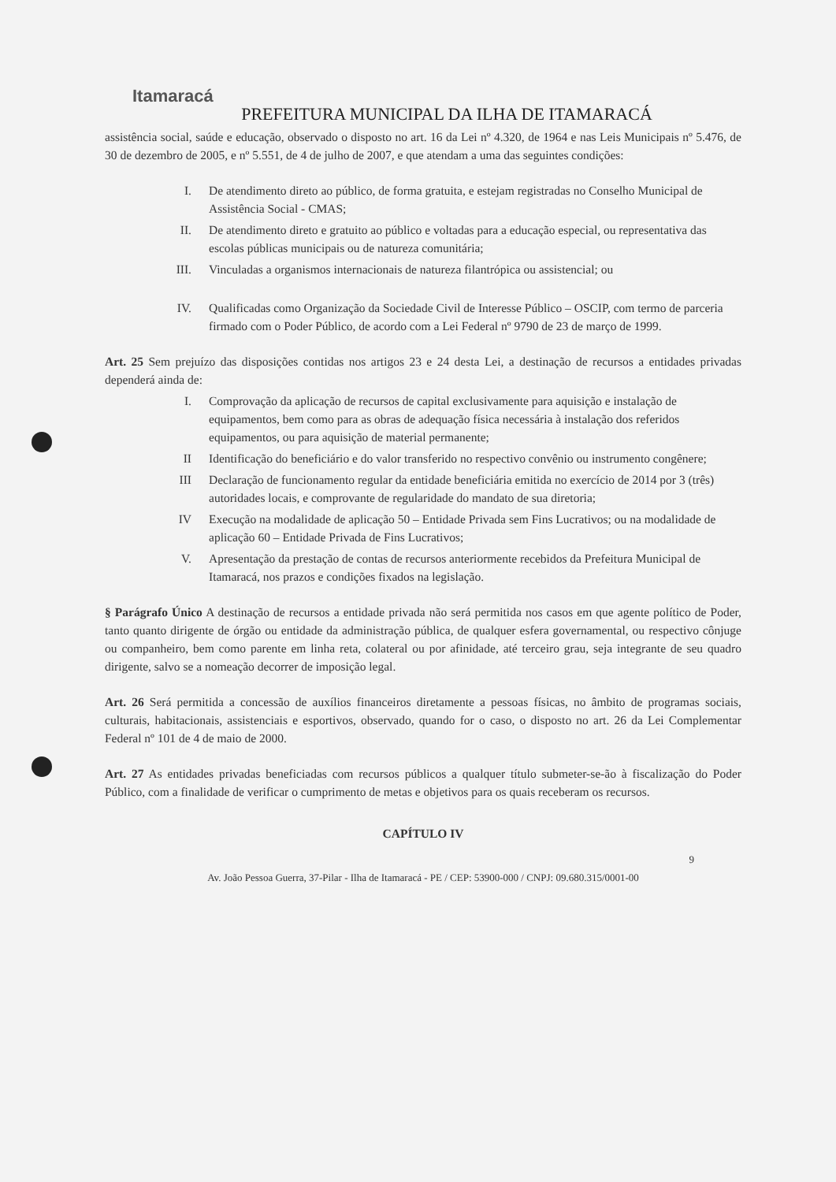Itamaracá
PREFEITURA MUNICIPAL DA ILHA DE ITAMARACÁ
assistência social, saúde e educação, observado o disposto no art. 16 da Lei nº 4.320, de 1964 e nas Leis Municipais nº 5.476, de 30 de dezembro de 2005, e nº 5.551, de 4 de julho de 2007, e que atendam a uma das seguintes condições:
I. De atendimento direto ao público, de forma gratuita, e estejam registradas no Conselho Municipal de Assistência Social - CMAS;
II. De atendimento direto e gratuito ao público e voltadas para a educação especial, ou representativa das escolas públicas municipais ou de natureza comunitária;
III. Vinculadas a organismos internacionais de natureza filantrópica ou assistencial; ou
IV. Qualificadas como Organização da Sociedade Civil de Interesse Público – OSCIP, com termo de parceria firmado com o Poder Público, de acordo com a Lei Federal nº 9790 de 23 de março de 1999.
Art. 25 Sem prejuízo das disposições contidas nos artigos 23 e 24 desta Lei, a destinação de recursos a entidades privadas dependerá ainda de:
I. Comprovação da aplicação de recursos de capital exclusivamente para aquisição e instalação de equipamentos, bem como para as obras de adequação física necessária à instalação dos referidos equipamentos, ou para aquisição de material permanente;
II Identificação do beneficiário e do valor transferido no respectivo convênio ou instrumento congênere;
III Declaração de funcionamento regular da entidade beneficiária emitida no exercício de 2014 por 3 (três) autoridades locais, e comprovante de regularidade do mandato de sua diretoria;
IV Execução na modalidade de aplicação 50 – Entidade Privada sem Fins Lucrativos; ou na modalidade de aplicação 60 – Entidade Privada de Fins Lucrativos;
V. Apresentação da prestação de contas de recursos anteriormente recebidos da Prefeitura Municipal de Itamaracá, nos prazos e condições fixados na legislação.
§ Parágrafo Único A destinação de recursos a entidade privada não será permitida nos casos em que agente político de Poder, tanto quanto dirigente de órgão ou entidade da administração pública, de qualquer esfera governamental, ou respectivo cônjuge ou companheiro, bem como parente em linha reta, colateral ou por afinidade, até terceiro grau, seja integrante de seu quadro dirigente, salvo se a nomeação decorrer de imposição legal.
Art. 26 Será permitida a concessão de auxílios financeiros diretamente a pessoas físicas, no âmbito de programas sociais, culturais, habitacionais, assistenciais e esportivos, observado, quando for o caso, o disposto no art. 26 da Lei Complementar Federal nº 101 de 4 de maio de 2000.
Art. 27 As entidades privadas beneficiadas com recursos públicos a qualquer título submeter-se-ão à fiscalização do Poder Público, com a finalidade de verificar o cumprimento de metas e objetivos para os quais receberam os recursos.
CAPÍTULO IV
9
Av. João Pessoa Guerra, 37-Pilar - Ilha de Itamaracá - PE / CEP: 53900-000 / CNPJ: 09.680.315/0001-00